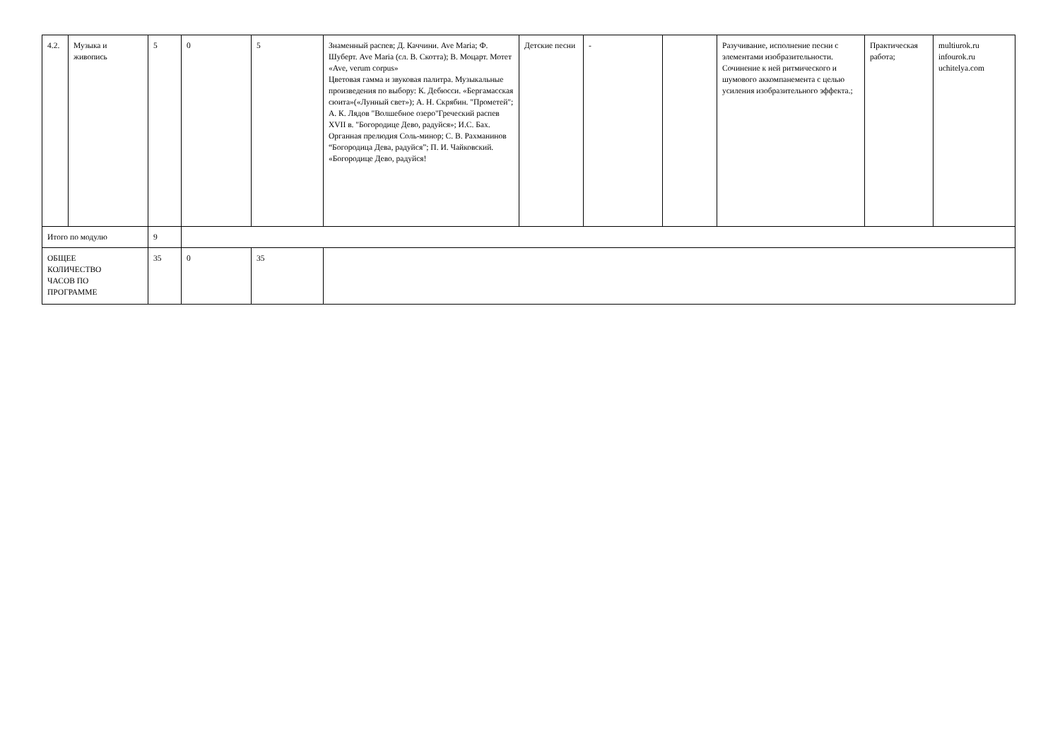| 4.2. | Музыка и живопись | 5 | 0 | 5 | Знаменный распев; Д. Каччини. Ave Maria; Ф. Шуберт. Ave Maria (сл. В. Скотта); В. Моцарт. Мотет «Ave, verum corpus» Цветовая гамма и звуковая палитра. Музыкальные произведения по выбору: К. Дебюсси. «Бергамасская сюита»(«Лунный свет»); А. Н. Скрябин. "Прометей"; А. К. Лядов "Волшебное озеро"Греческий распев XVII в. "Богородице Дево, радуйся»; И.С. Бах. Органная прелюдия Соль-минор; С. В. Рахманинов “Богородица Дева, радуйся”; П. И. Чайковский. «Богородице Дево, радуйся! | Детские песни | - | | Разучивание, исполнение песни с элементами изобразительности. Сочинение к ней ритмического и шумового аккомпанемента с целью усиления изобразительного эффекта.; | Практическая работа; | multiurok.ru infourok.ru uchitelya.com |
| Итого по модулю | | 9 | | | | | | | | | |
| ОБЩЕЕ КОЛИЧЕСТВО ЧАСОВ ПО ПРОГРАММЕ | | 35 | 0 | 35 | | | | | | | |